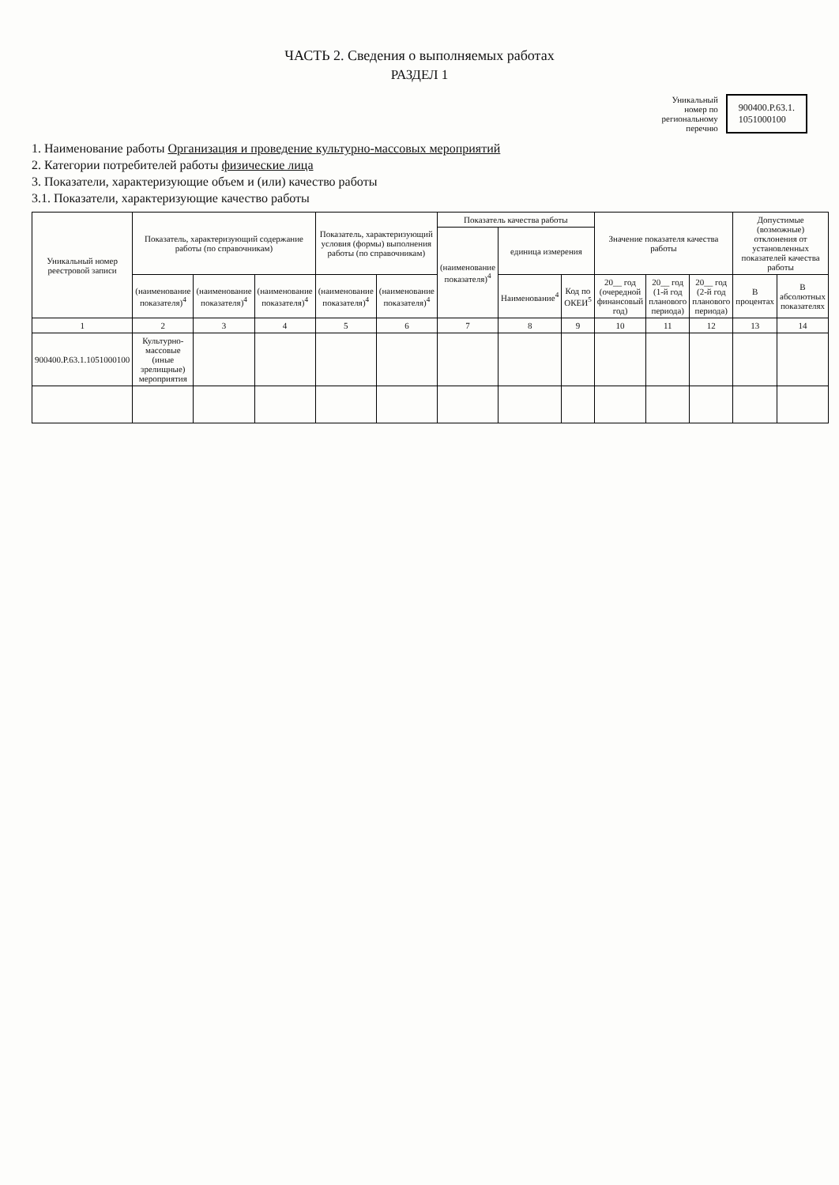ЧАСТЬ 2. Сведения о выполняемых работах
РАЗДЕЛ 1
Уникальный
номер по
региональному
перечню
900400.Р.63.1.
1051000100
1. Наименование работы Организация и проведение культурно-массовых мероприятий
2. Категории потребителей работы физические лица
3. Показатели, характеризующие объем и (или) качество работы
3.1. Показатели, характеризующие качество работы
| Уникальный номер реестровой записи | Показатель, характеризующий содержание работы (по справочникам) | | | Показатель, характеризующий условия (формы) выполнения работы (по справочникам) | | Показатель качества работы | | | Значение показателя качества работы | | | Допустимые (возможные) отклонения от установленных показателей качества работы | |
| --- | --- | --- | --- | --- | --- | --- | --- | --- | --- | --- | --- | --- | --- |
| | | | | | | (наименование показателя)<sup>4</sup> | единица измерения | | | | | | |
| | (наименование показателя)<sup>4</sup> | (наименование показателя)<sup>4</sup> | (наименование показателя)<sup>4</sup> | (наименование показателя)<sup>4</sup> | (наименование показателя)<sup>4</sup> | | Наименование<sup>4</sup> | Код по ОКЕИ<sup>5</sup> | 20__ год (очередной финансовый год) | 20__ год (1-й год планового периода) | 20__ год (2-й год планового периода) | В процентах | В абсолютных показателях |
| 1 | 2 | 3 | 4 | 5 | 6 | 7 | 8 | 9 | 10 | 11 | 12 | 13 | 14 |
| 900400.Р.63.1.1051000100 | Культурно-массовые (иные зрелищные) мероприятия | | | | | | | | | | | | |